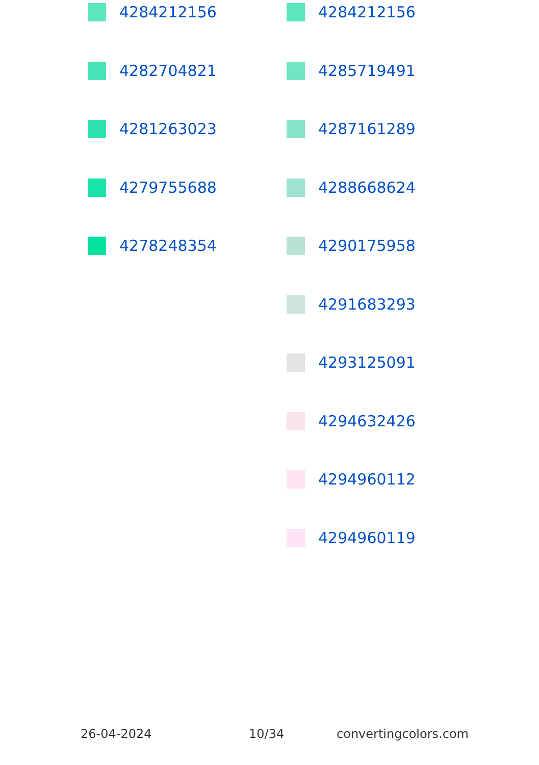4284212156
4282704821
4281263023
4279755688
4278248354
4284212156
4285719491
4287161289
4288668624
4290175958
4291683293
4293125091
4294632426
4294960112
4294960119
26-04-2024 10/34 convertingcolors.com